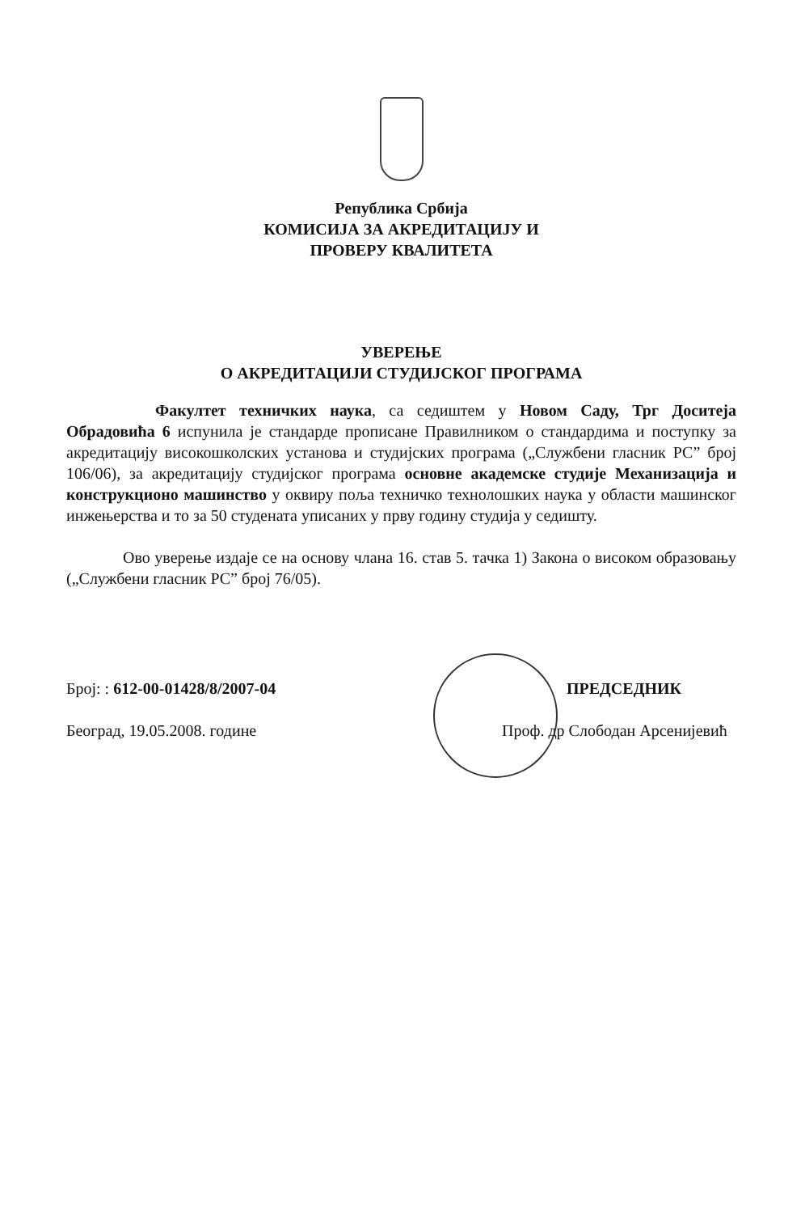Република Србија
КОМИСИЈА ЗА АКРЕДИТАЦИЈУ И
ПРОВЕРУ КВАЛИТЕТА
УВЕРЕЊЕ
О АКРЕДИТАЦИЈИ СТУДИЈСКОГ ПРОГРАМА
Факултет техничких наука, са седиштем у Новом Саду, Трг Доситеја Обрадовића 6 испунила је стандарде прописане Правилником о стандардима и поступку за акредитацију високошколских установа и студијских програма („Службени гласник РС” број 106/06), за акредитацију студијског програма основне академске студије Механизација и конструкционо машинство у оквиру поља техничко технолошких наука у области машинског инжењерства и то за 50 студената уписаних у прву годину студија у седишту.
Ово уверење издаје се на основу члана 16. став 5. тачка 1) Закона о високом образовању („Службени гласник РС” број 76/05).
Број: : 612-00-01428/8/2007-04
Београд, 19.05.2008. године
ПРЕДСЕДНИК
Проф. др Слободан Арсенијевић